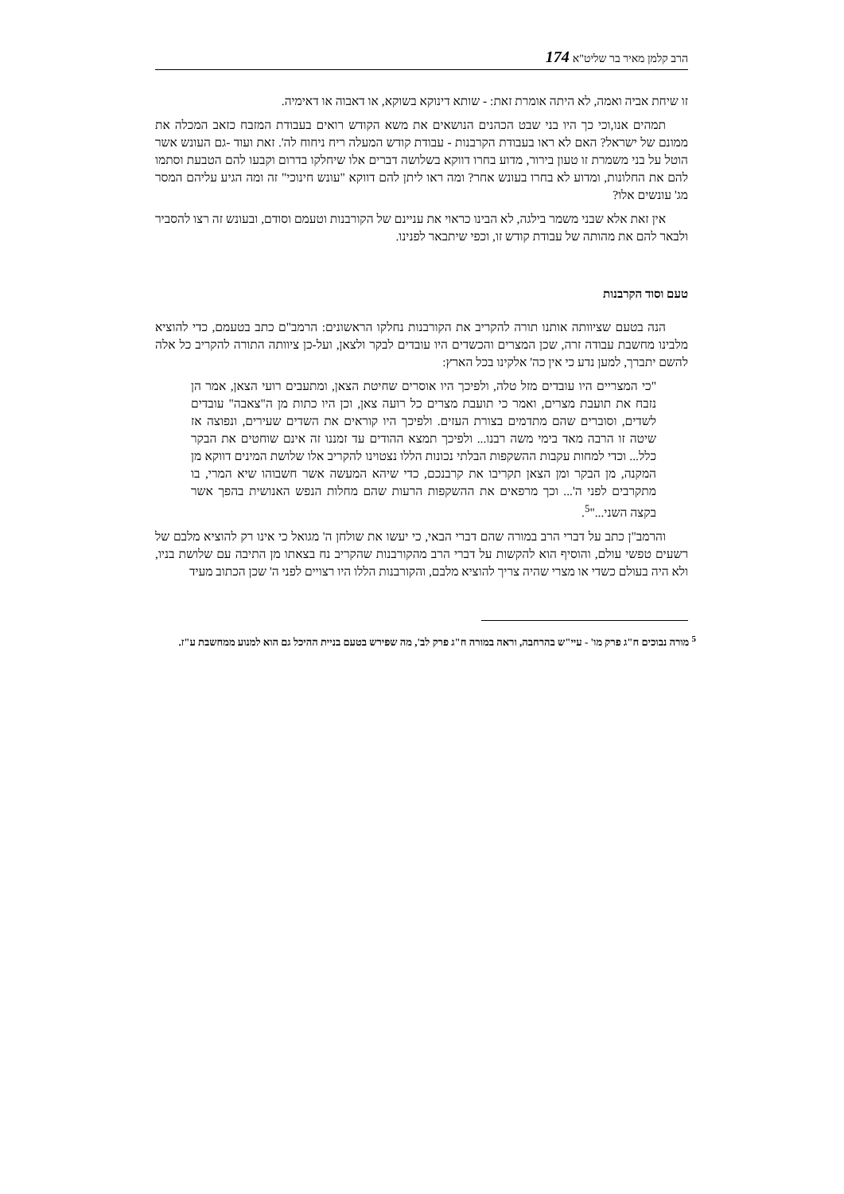הרב קלמן מאיר בר שליט"א 174
זו שיחת אביה ואמה, לא היתה אומרת זאת: - שותא דינוקא בשוקא, או דאבוה או דאימיה.
תמהים אנו,וכי כך היו בני שבט הכהנים הנושאים את משא הקודש רואים בעבודת המזבח כזאב המכלה את ממונם של ישראל? האם לא ראו בעבודת הקרבנות - עבודת קודש המעלה ריח ניחוח לה'. זאת ועוד -גם העונש אשר הוטל על בני משמרת זו טעון בירור, מדוע בחרו דווקא בשלושה דברים אלו שיחלקו בדרום וקבעו להם הטבעת וסתמו להם את החלונות, ומדוע לא בחרו בעונש אחר? ומה ראו ליתן להם דווקא "עונש חינוכי" זה ומה הגיע עליהם המסר מג' עונשים אלו?
אין זאת אלא שבני משמר בילגה, לא הבינו כראוי את עניינם של הקורבנות וטעמם וסודם, ובעונש זה רצו להסביר ולבאר להם את מהותה של עבודת קודש זו, וכפי שיתבאר לפנינו.
טעם וסוד הקרבנות
הנה בטעם שציוותה אותנו תורה להקריב את הקורבנות נחלקו הראשונים: הרמב"ם כתב בטעמם, כדי להוציא מלבינו מחשבת עבודה זרה, שכן המצרים והכשדים היו עובדים לבקר ולצאן, ועל-כן ציוותה התורה להקריב כל אלה להשם יתברך, למען נדע כי אין כה' אלקינו בכל הארץ:
"כי המצריים היו עובדים מזל טלה, ולפיכך היו אוסרים שחיטת הצאן, ומתעבים רועי הצאן, אמר הן נזבח את תועבת מצרים, ואמר כי תועבת מצרים כל רועה צאן, וכן היו כתות מן ה"צאבה" עובדים לשדים, וסוברים שהם מתדמים בצורת העזים. ולפיכך היו קוראים את השדים שעירים, ונפוצה אז שיטה זו הרבה מאד בימי משה רבנו... ולפיכך תמצא ההודים עד זמננו זה אינם שוחטים את הבקר כלל... וכדי למחות עקבות ההשקפות הבלתי נכונות הללו נצטוינו להקריב אלו שלושת המינים דווקא מן המקנה, מן הבקר ומן הצאן תקריבו את קרבנכם, כדי שיהא המעשה אשר חשבוהו שיא המרי, בו מתקרבים לפני ה'... וכך מרפאים את ההשקפות הרעות שהם מחלות הנפש האנושית בהפך אשר בקצה השני..."<sup>5</sup>.
והרמב"ן כתב על דברי הרב במורה שהם דברי הבאי, כי יעשו את שולחן ה' מגואל כי אינו רק להוציא מלבם של רשעים טפשי עולם, והוסיף הוא להקשות על דברי הרב מהקורבנות שהקריב נח בצאתו מן התיבה עם שלושת בניו, ולא היה בעולם כשדי או מצרי שהיה צריך להוציא מלבם, והקורבנות הללו היו רצויים לפני ה' שכן הכתוב מעיד
<sup>5</sup> מורה נבוכים ח"ג פרק מו' - עיי"ש בהרחבה, וראה במורה ח"ג פרק לב', מה שפירש בטעם בניית ההיכל גם הוא למנוע ממחשבת ע"ז.